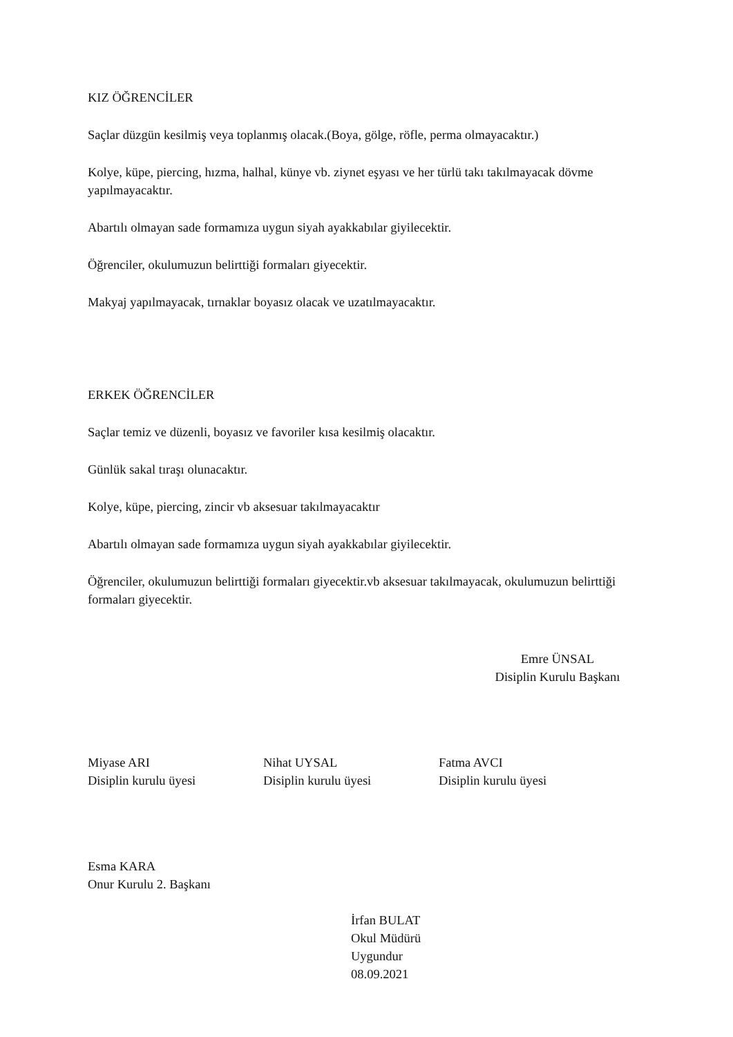KIZ ÖĞRENCİLER
Saçlar düzgün kesilmiş veya toplanmış olacak.(Boya, gölge, röfle, perma olmayacaktır.)
Kolye, küpe, piercing, hızma, halhal, künye vb. ziynet eşyası ve her türlü takı takılmayacak dövme yapılmayacaktır.
Abartılı olmayan sade formamıza uygun siyah ayakkabılar giyilecektir.
Öğrenciler, okulumuzun belirttiği formaları giyecektir.
Makyaj yapılmayacak, tırnaklar boyasız olacak ve uzatılmayacaktır.
ERKEK ÖĞRENCİLER
Saçlar temiz ve düzenli, boyasız ve favoriler kısa kesilmiş olacaktır.
Günlük sakal tıraşı olunacaktır.
Kolye, küpe, piercing, zincir vb aksesuar takılmayacaktır
Abartılı olmayan sade formamıza uygun siyah ayakkabılar giyilecektir.
Öğrenciler, okulumuzun belirttiği formaları giyecektir.vb aksesuar takılmayacak, okulumuzun belirttiği formaları giyecektir.
Emre ÜNSAL
Disiplin Kurulu Başkanı
Miyase ARI
Disiplin kurulu üyesi
Nihat UYSAL
Disiplin kurulu üyesi
Fatma AVCI
Disiplin kurulu üyesi
Esma KARA
Onur Kurulu 2. Başkanı
İrfan BULAT
Okul Müdürü
Uygundur
08.09.2021